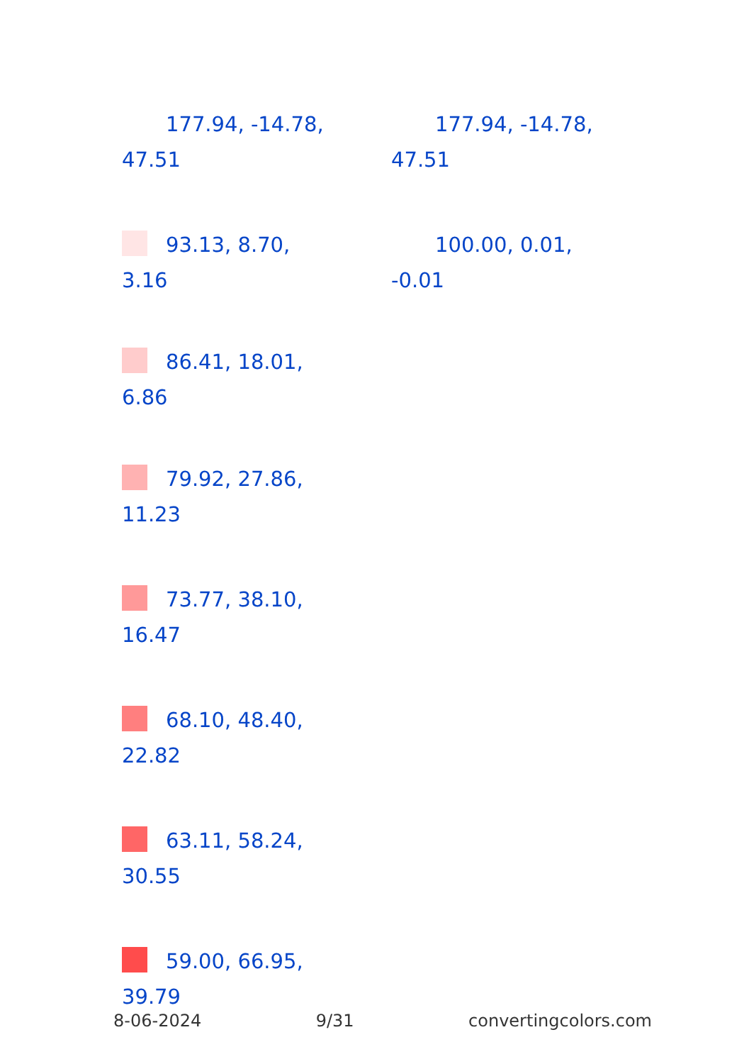177.94, -14.78, 47.51
93.13, 8.70, 3.16
86.41, 18.01, 6.86
79.92, 27.86, 11.23
73.77, 38.10, 16.47
68.10, 48.40, 22.82
63.11, 58.24, 30.55
59.00, 66.95, 39.79
177.94, -14.78, 47.51
100.00, 0.01, -0.01
8-06-2024 9/31 convertingcolors.com